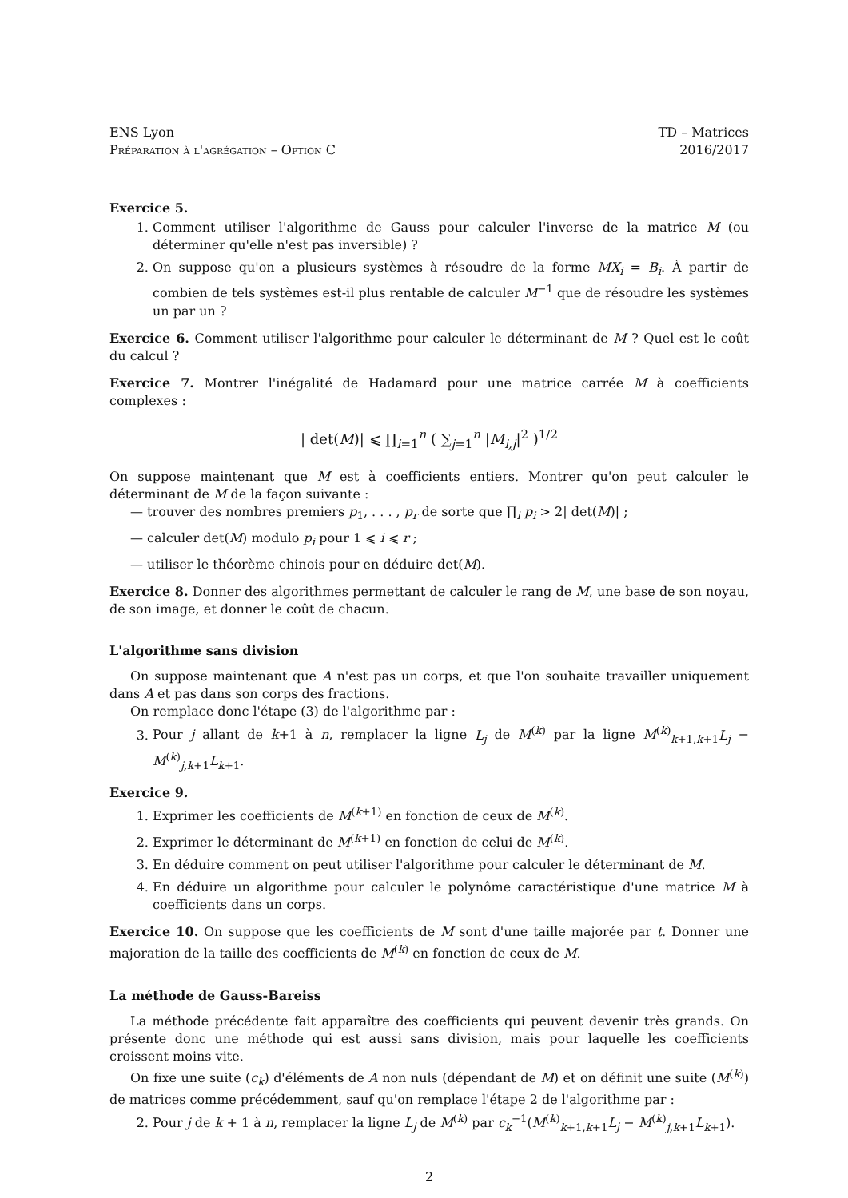ENS Lyon
Préparation à l'agrégation – Option C
TD – Matrices
2016/2017
Exercice 5.
1. Comment utiliser l'algorithme de Gauss pour calculer l'inverse de la matrice M (ou déterminer qu'elle n'est pas inversible) ?
2. On suppose qu'on a plusieurs systèmes à résoudre de la forme MX<sub>i</sub> = B<sub>i</sub>. À partir de combien de tels systèmes est-il plus rentable de calculer M<sup>−1</sup> que de résoudre les systèmes un par un ?
Exercice 6. Comment utiliser l'algorithme pour calculer le déterminant de M ? Quel est le coût du calcul ?
Exercice 7. Montrer l'inégalité de Hadamard pour une matrice carrée M à coefficients complexes :
| det(M)| ⩽ ∏<sub>i=1</sub><sup>n</sup> ( ∑<sub>j=1</sub><sup>n</sup> |M<sub>i,j</sub>|<sup>2</sup> )<sup>1/2</sup>
On suppose maintenant que M est à coefficients entiers. Montrer qu'on peut calculer le déterminant de M de la façon suivante :
— trouver des nombres premiers p<sub>1</sub>, . . . , p<sub>r</sub> de sorte que ∏<sub>i</sub> p<sub>i</sub> > 2| det(M)| ;
— calculer det(M) modulo p<sub>i</sub> pour 1 ⩽ i ⩽ r ;
— utiliser le théorème chinois pour en déduire det(M).
Exercice 8. Donner des algorithmes permettant de calculer le rang de M, une base de son noyau, de son image, et donner le coût de chacun.
L'algorithme sans division
On suppose maintenant que A n'est pas un corps, et que l'on souhaite travailler uniquement dans A et pas dans son corps des fractions.
On remplace donc l'étape (3) de l'algorithme par :
3. Pour j allant de k+1 à n, remplacer la ligne L<sub>j</sub> de M<sup>(k)</sup> par la ligne M<sup>(k)</sup><sub>k+1,k+1</sub>L<sub>j</sub> − M<sup>(k)</sup><sub>j,k+1</sub>L<sub>k+1</sub>.
Exercice 9.
1. Exprimer les coefficients de M<sup>(k+1)</sup> en fonction de ceux de M<sup>(k)</sup>.
2. Exprimer le déterminant de M<sup>(k+1)</sup> en fonction de celui de M<sup>(k)</sup>.
3. En déduire comment on peut utiliser l'algorithme pour calculer le déterminant de M.
4. En déduire un algorithme pour calculer le polynôme caractéristique d'une matrice M à coefficients dans un corps.
Exercice 10. On suppose que les coefficients de M sont d'une taille majorée par t. Donner une majoration de la taille des coefficients de M<sup>(k)</sup> en fonction de ceux de M.
La méthode de Gauss-Bareiss
La méthode précédente fait apparaître des coefficients qui peuvent devenir très grands. On présente donc une méthode qui est aussi sans division, mais pour laquelle les coefficients croissent moins vite.
On fixe une suite (c<sub>k</sub>) d'éléments de A non nuls (dépendant de M) et on définit une suite (M<sup>(k)</sup>) de matrices comme précédemment, sauf qu'on remplace l'étape 2 de l'algorithme par :
2. Pour j de k + 1 à n, remplacer la ligne L<sub>j</sub> de M<sup>(k)</sup> par c<sub>k</sub><sup>−1</sup>(M<sup>(k)</sup><sub>k+1,k+1</sub>L<sub>j</sub> − M<sup>(k)</sup><sub>j,k+1</sub>L<sub>k+1</sub>).
2